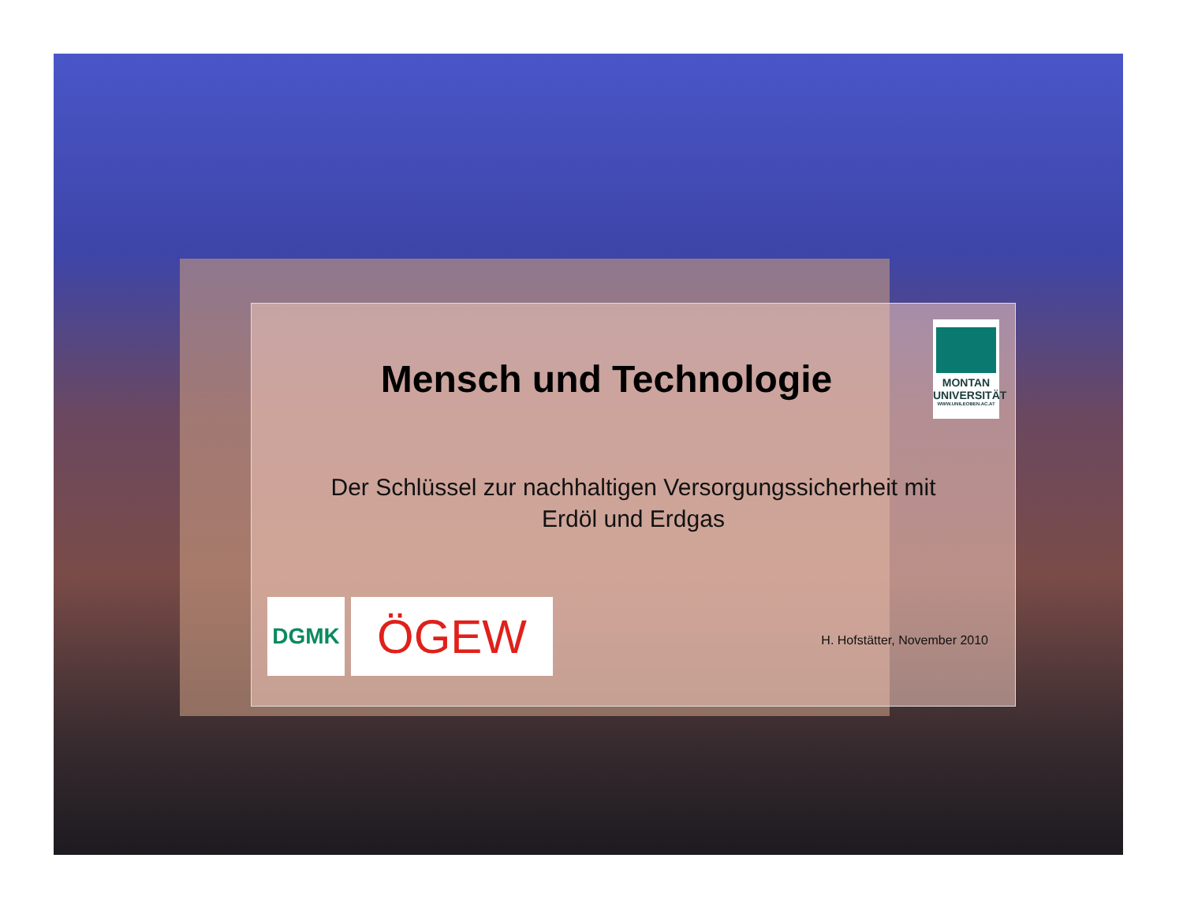Mensch und Technologie
MONTAN
UNIVERSITÄT
WWW.UNILEOBEN.AC.AT
Der Schlüssel zur nachhaltigen Versorgungssicherheit mit
Erdöl und Erdgas
DGMK
ÖGEW
H. Hofstätter, November 2010